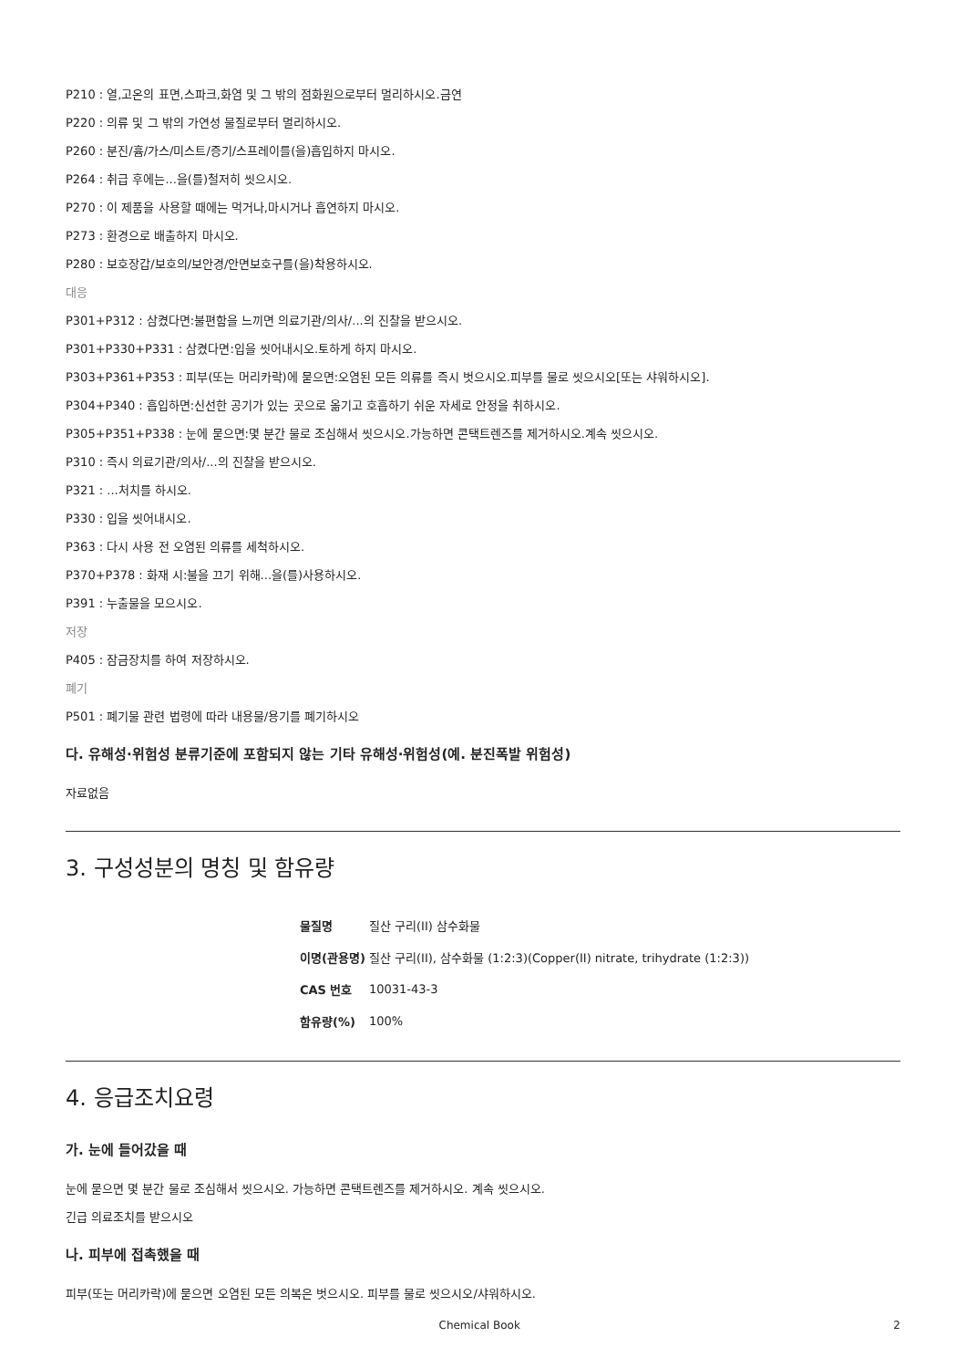P210 : 열,고온의 표면,스파크,화염 및 그 밖의 점화원으로부터 멀리하시오.금연
P220 : 의류 및 그 밖의 가연성 물질로부터 멀리하시오.
P260 : 분진/흄/가스/미스트/증기/스프레이를(을)흡입하지 마시오.
P264 : 취급 후에는...을(를)철저히 씻으시오.
P270 : 이 제품을 사용할 때에는 먹거나,마시거나 흡연하지 마시오.
P273 : 환경으로 배출하지 마시오.
P280 : 보호장갑/보호의/보안경/안면보호구를(을)착용하시오.
대응
P301+P312 : 삼켰다면:불편함을 느끼면 의료기관/의사/...의 진찰을 받으시오.
P301+P330+P331 : 삼켰다면:입을 씻어내시오.토하게 하지 마시오.
P303+P361+P353 : 피부(또는 머리카락)에 묻으면:오염된 모든 의류를 즉시 벗으시오.피부를 물로 씻으시오[또는 샤워하시오].
P304+P340 : 흡입하면:신선한 공기가 있는 곳으로 옮기고 호흡하기 쉬운 자세로 안정을 취하시오.
P305+P351+P338 : 눈에 묻으면:몇 분간 물로 조심해서 씻으시오.가능하면 콘택트렌즈를 제거하시오.계속 씻으시오.
P310 : 즉시 의료기관/의사/...의 진찰을 받으시오.
P321 : ...처치를 하시오.
P330 : 입을 씻어내시오.
P363 : 다시 사용 전 오염된 의류를 세척하시오.
P370+P378 : 화재 시:불을 끄기 위해...을(를)사용하시오.
P391 : 누출물을 모으시오.
저장
P405 : 잠금장치를 하여 저장하시오.
폐기
P501 : 폐기물 관련 법령에 따라 내용물/용기를 폐기하시오
다. 유해성·위험성 분류기준에 포함되지 않는 기타 유해성·위험성(예. 분진폭발 위험성)
자료없음
3. 구성성분의 명칭 및 함유량
| 물질명 | 질산 구리(II) 삼수화물 |
| 이명(관용명) | 질산 구리(II), 삼수화물 (1:2:3)(Copper(II) nitrate, trihydrate (1:2:3)) |
| CAS 번호 | 10031-43-3 |
| 함유량(%) | 100% |
4. 응급조치요령
가. 눈에 들어갔을 때
눈에 묻으면 몇 분간 물로 조심해서 씻으시오. 가능하면 콘택트렌즈를 제거하시오. 계속 씻으시오.
긴급 의료조치를 받으시오
나. 피부에 접촉했을 때
피부(또는 머리카락)에 묻으면 오염된 모든 의복은 벗으시오. 피부를 물로 씻으시오/샤워하시오.
Chemical Book 2